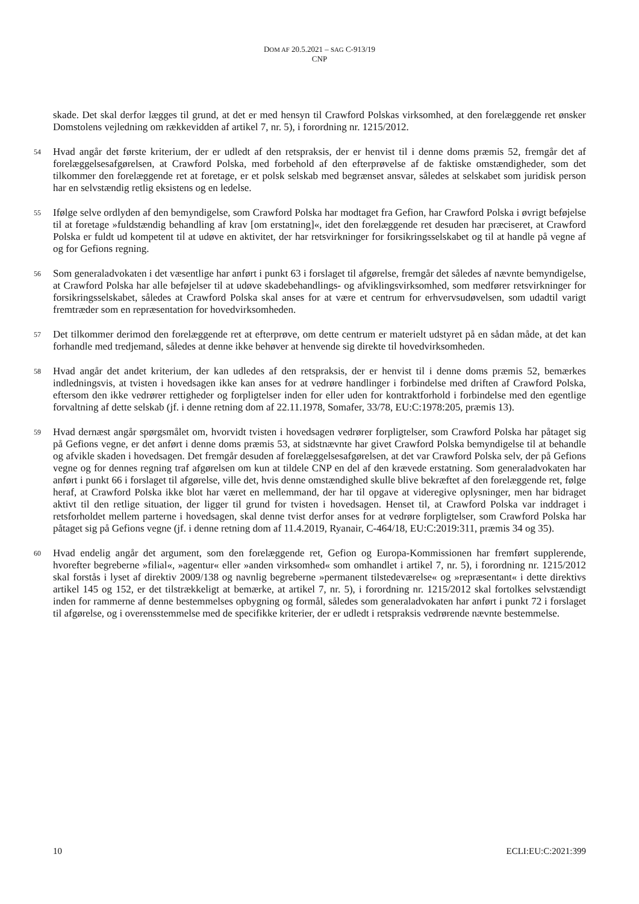DOM AF 20.5.2021 – SAG C-913/19
CNP
skade. Det skal derfor lægges til grund, at det er med hensyn til Crawford Polskas virksomhed, at den forelæggende ret ønsker Domstolens vejledning om rækkevidden af artikel 7, nr. 5), i forordning nr. 1215/2012.
54 Hvad angår det første kriterium, der er udledt af den retspraksis, der er henvist til i denne doms præmis 52, fremgår det af forelæggelsesafgørelsen, at Crawford Polska, med forbehold af den efterprøvelse af de faktiske omstændigheder, som det tilkommer den forelæggende ret at foretage, er et polsk selskab med begrænset ansvar, således at selskabet som juridisk person har en selvstændig retlig eksistens og en ledelse.
55 Ifølge selve ordlyden af den bemyndigelse, som Crawford Polska har modtaget fra Gefion, har Crawford Polska i øvrigt beføjelse til at foretage »fuldstændig behandling af krav [om erstatning]«, idet den forelæggende ret desuden har præciseret, at Crawford Polska er fuldt ud kompetent til at udøve en aktivitet, der har retsvirkninger for forsikringsselskabet og til at handle på vegne af og for Gefions regning.
56 Som generaladvokaten i det væsentlige har anført i punkt 63 i forslaget til afgørelse, fremgår det således af nævnte bemyndigelse, at Crawford Polska har alle beføjelser til at udøve skadebehandlings- og afviklingsvirksomhed, som medfører retsvirkninger for forsikringsselskabet, således at Crawford Polska skal anses for at være et centrum for erhvervsudøvelsen, som udadtil varigt fremtræder som en repræsentation for hovedvirksomheden.
57 Det tilkommer derimod den forelæggende ret at efterprøve, om dette centrum er materielt udstyret på en sådan måde, at det kan forhandle med tredjemand, således at denne ikke behøver at henvende sig direkte til hovedvirksomheden.
58 Hvad angår det andet kriterium, der kan udledes af den retspraksis, der er henvist til i denne doms præmis 52, bemærkes indledningsvis, at tvisten i hovedsagen ikke kan anses for at vedrøre handlinger i forbindelse med driften af Crawford Polska, eftersom den ikke vedrører rettigheder og forpligtelser inden for eller uden for kontraktforhold i forbindelse med den egentlige forvaltning af dette selskab (jf. i denne retning dom af 22.11.1978, Somafer, 33/78, EU:C:1978:205, præmis 13).
59 Hvad dernæst angår spørgsmålet om, hvorvidt tvisten i hovedsagen vedrører forpligtelser, som Crawford Polska har påtaget sig på Gefions vegne, er det anført i denne doms præmis 53, at sidstnævnte har givet Crawford Polska bemyndigelse til at behandle og afvikle skaden i hovedsagen. Det fremgår desuden af forelæggelsesafgørelsen, at det var Crawford Polska selv, der på Gefions vegne og for dennes regning traf afgørelsen om kun at tildele CNP en del af den krævede erstatning. Som generaladvokaten har anført i punkt 66 i forslaget til afgørelse, ville det, hvis denne omstændighed skulle blive bekræftet af den forelæggende ret, følge heraf, at Crawford Polska ikke blot har været en mellemmand, der har til opgave at videregive oplysninger, men har bidraget aktivt til den retlige situation, der ligger til grund for tvisten i hovedsagen. Henset til, at Crawford Polska var inddraget i retsforholdet mellem parterne i hovedsagen, skal denne tvist derfor anses for at vedrøre forpligtelser, som Crawford Polska har påtaget sig på Gefions vegne (jf. i denne retning dom af 11.4.2019, Ryanair, C-464/18, EU:C:2019:311, præmis 34 og 35).
60 Hvad endelig angår det argument, som den forelæggende ret, Gefion og Europa-Kommissionen har fremført supplerende, hvorefter begreberne »filial«, »agentur« eller »anden virksomhed« som omhandlet i artikel 7, nr. 5), i forordning nr. 1215/2012 skal forstås i lyset af direktiv 2009/138 og navnlig begreberne »permanent tilstedeværelse« og »repræsentant« i dette direktivs artikel 145 og 152, er det tilstrækkeligt at bemærke, at artikel 7, nr. 5), i forordning nr. 1215/2012 skal fortolkes selvstændigt inden for rammerne af denne bestemmelses opbygning og formål, således som generaladvokaten har anført i punkt 72 i forslaget til afgørelse, og i overensstemmelse med de specifikke kriterier, der er udledt i retspraksis vedrørende nævnte bestemmelse.
10 ECLI:EU:C:2021:399